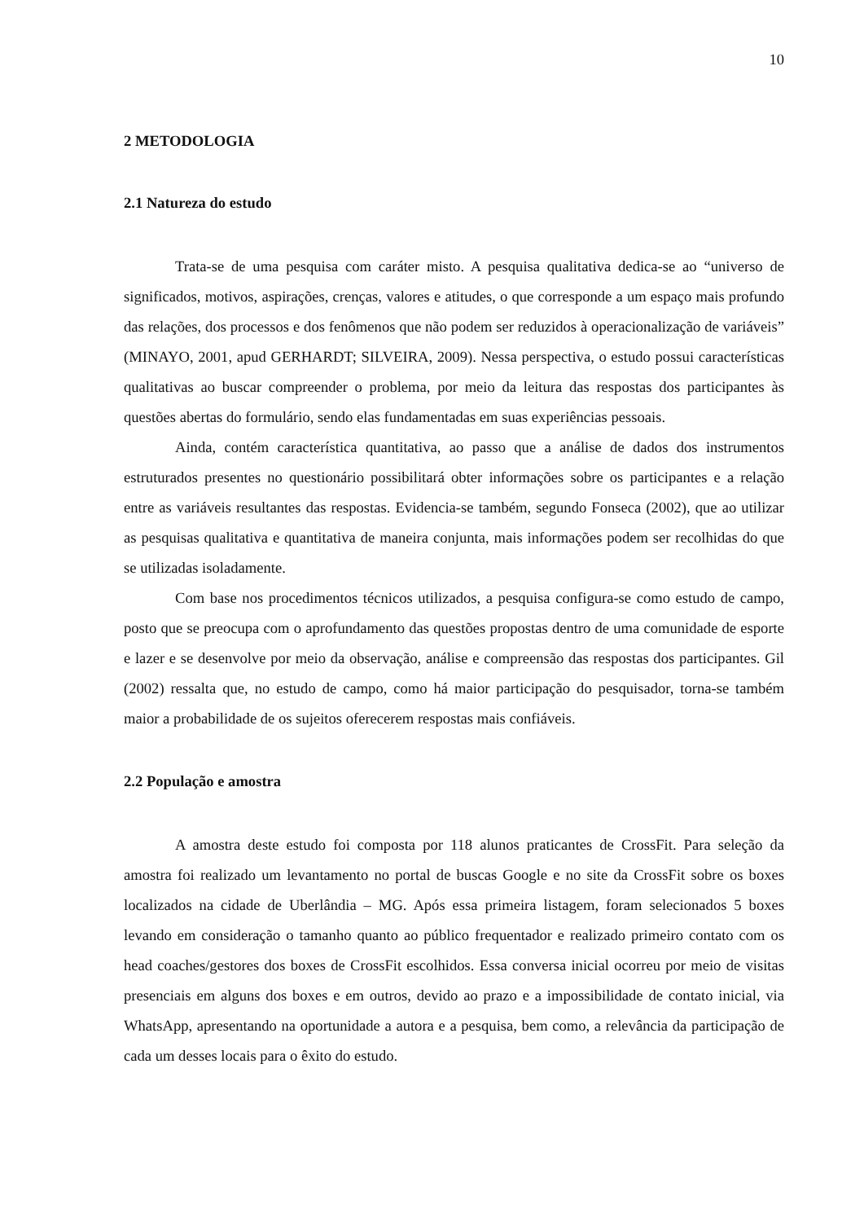10
2 METODOLOGIA
2.1 Natureza do estudo
Trata-se de uma pesquisa com caráter misto. A pesquisa qualitativa dedica-se ao “universo de significados, motivos, aspirações, crenças, valores e atitudes, o que corresponde a um espaço mais profundo das relações, dos processos e dos fenômenos que não podem ser reduzidos à operacionalização de variáveis” (MINAYO, 2001, apud GERHARDT; SILVEIRA, 2009). Nessa perspectiva, o estudo possui características qualitativas ao buscar compreender o problema, por meio da leitura das respostas dos participantes às questões abertas do formulário, sendo elas fundamentadas em suas experiências pessoais.
Ainda, contém característica quantitativa, ao passo que a análise de dados dos instrumentos estruturados presentes no questionário possibilitará obter informações sobre os participantes e a relação entre as variáveis resultantes das respostas. Evidencia-se também, segundo Fonseca (2002), que ao utilizar as pesquisas qualitativa e quantitativa de maneira conjunta, mais informações podem ser recolhidas do que se utilizadas isoladamente.
Com base nos procedimentos técnicos utilizados, a pesquisa configura-se como estudo de campo, posto que se preocupa com o aprofundamento das questões propostas dentro de uma comunidade de esporte e lazer e se desenvolve por meio da observação, análise e compreensão das respostas dos participantes. Gil (2002) ressalta que, no estudo de campo, como há maior participação do pesquisador, torna-se também maior a probabilidade de os sujeitos oferecerem respostas mais confiáveis.
2.2 População e amostra
A amostra deste estudo foi composta por 118 alunos praticantes de CrossFit. Para seleção da amostra foi realizado um levantamento no portal de buscas Google e no site da CrossFit sobre os boxes localizados na cidade de Uberlândia – MG. Após essa primeira listagem, foram selecionados 5 boxes levando em consideração o tamanho quanto ao público frequentador e realizado primeiro contato com os head coaches/gestores dos boxes de CrossFit escolhidos. Essa conversa inicial ocorreu por meio de visitas presenciais em alguns dos boxes e em outros, devido ao prazo e a impossibilidade de contato inicial, via WhatsApp, apresentando na oportunidade a autora e a pesquisa, bem como, a relevância da participação de cada um desses locais para o êxito do estudo.